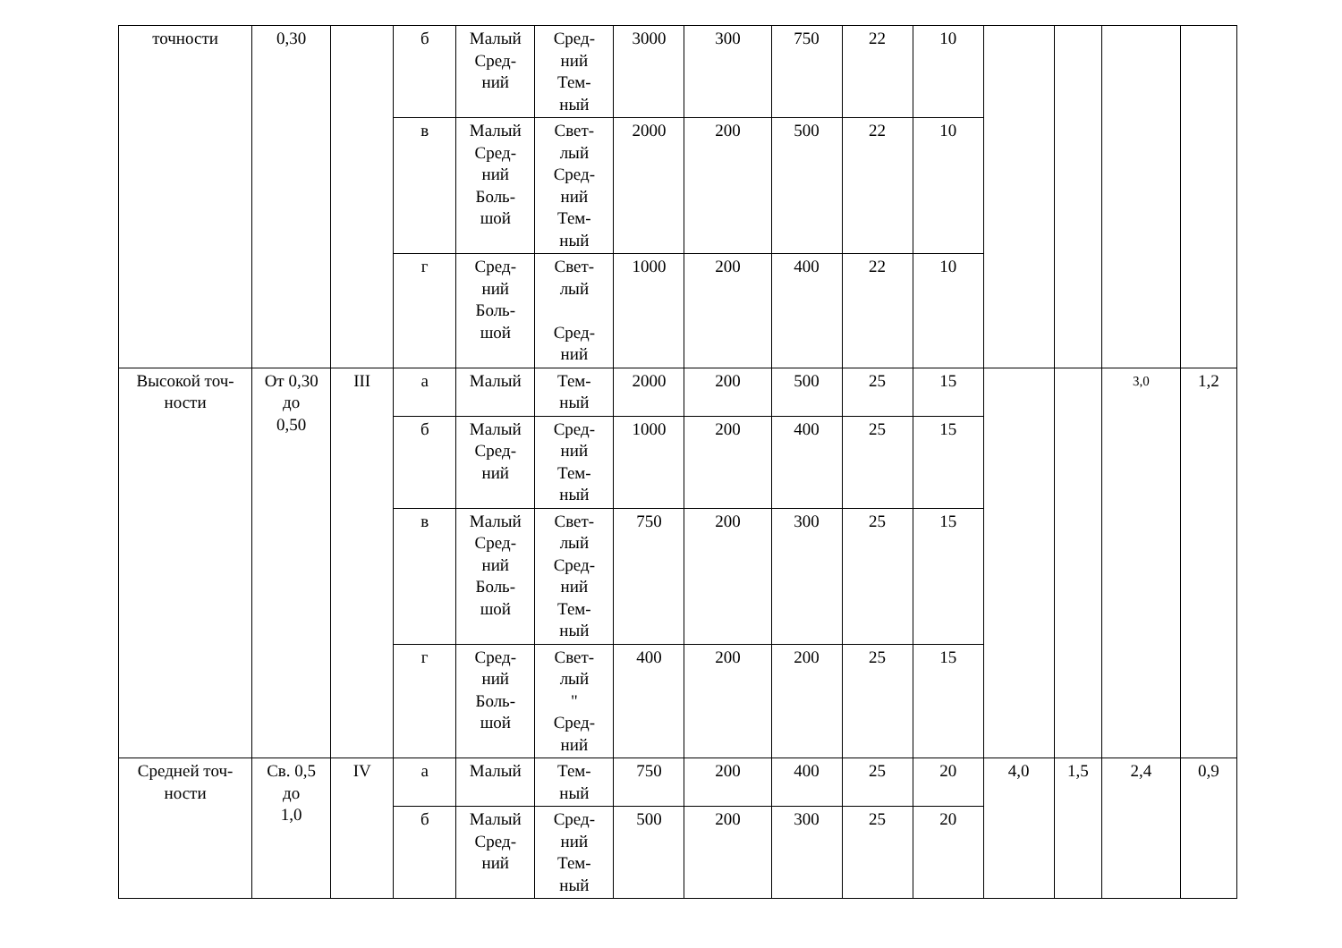| точности | 0,30 | | б | Малый Сред- ний | Сред- ний Тем- ный | 3000 | 300 | 750 | 22 | 10 | | | | |
| | | | в | Малый Сред- ний Боль- шой | Свет- лый Сред- ний Тем- ный | 2000 | 200 | 500 | 22 | 10 | | | | |
| | | | г | Сред- ний Боль- шой | Свет- лый Сред- ний | 1000 | 200 | 400 | 22 | 10 | | | | |
| Высокой точ- ности | От 0,30 до 0,50 | III | а | Малый | Тем- ный | 2000 | 200 | 500 | 25 | 15 | | | 3,0 | 1,2 |
| | | | б | Малый Сред- ний | Сред- ний Тем- ный | 1000 | 200 | 400 | 25 | 15 | | | | |
| | | | в | Малый Сред- ний Боль- шой | Свет- лый Сред- ний Тем- ный | 750 | 200 | 300 | 25 | 15 | | | | |
| | | | г | Сред- ний Боль- шой | Свет- лый " Сред- ний | 400 | 200 | 200 | 25 | 15 | | | | |
| Средней точ- ности | Св. 0,5 до 1,0 | IV | а | Малый | Тем- ный | 750 | 200 | 400 | 25 | 20 | 4,0 | 1,5 | 2,4 | 0,9 |
| | | | б | Малый Сред- ний | Сред- ний Тем- ный | 500 | 200 | 300 | 25 | 20 | | | | |